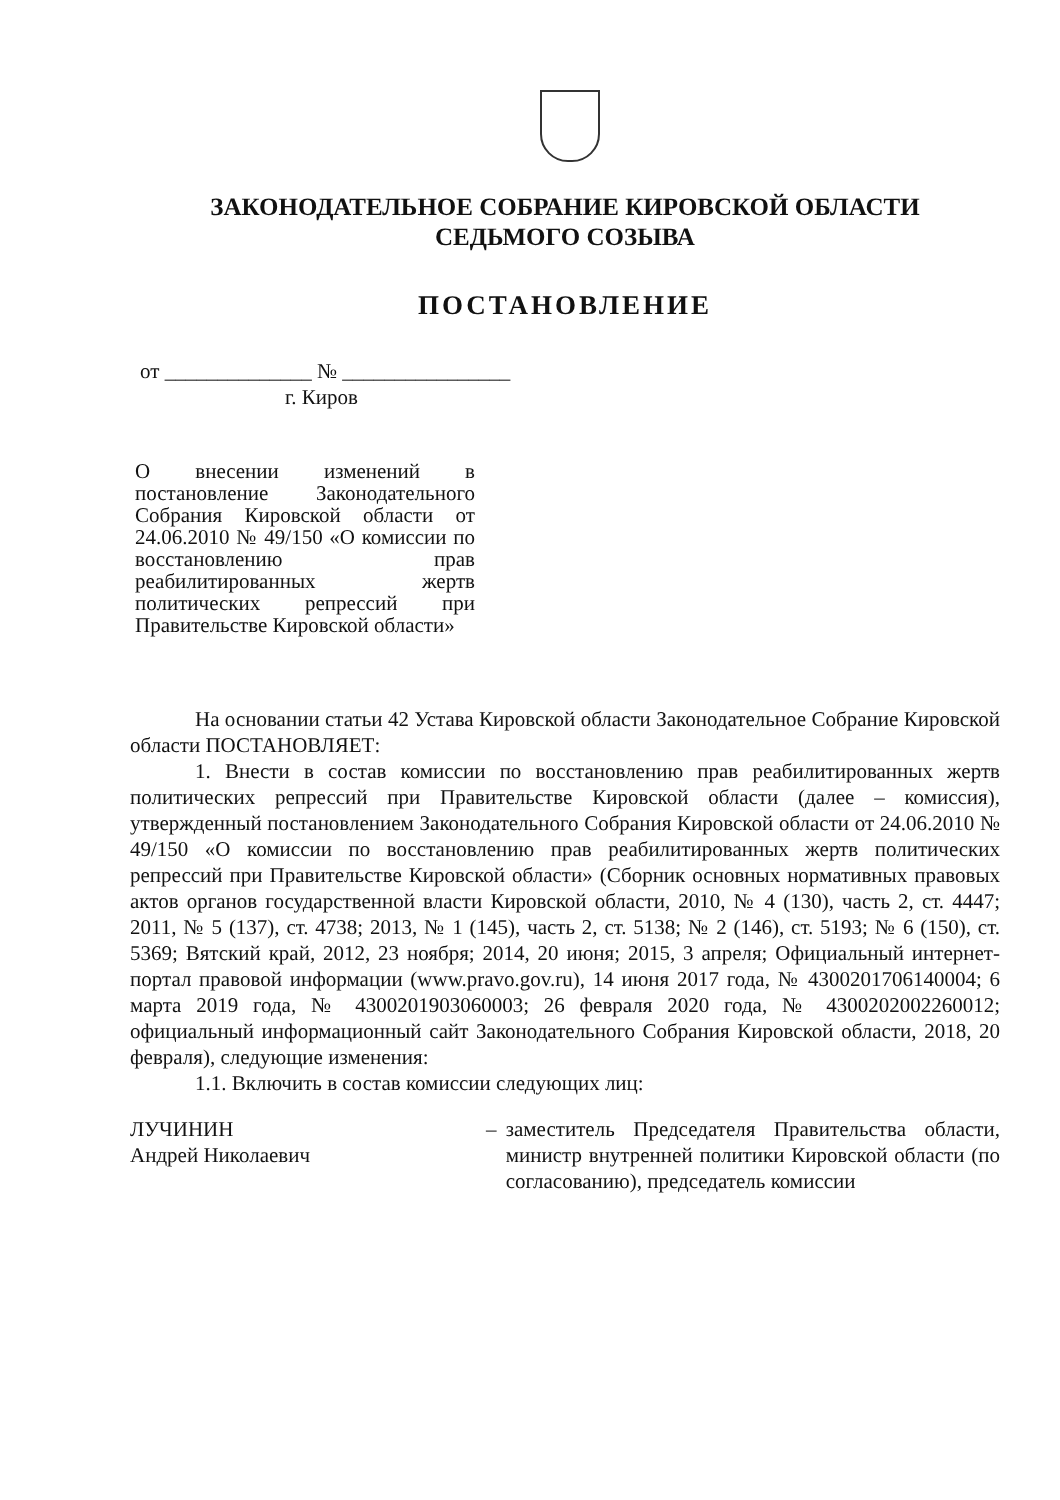ЗАКОНОДАТЕЛЬНОЕ СОБРАНИЕ КИРОВСКОЙ ОБЛАСТИ
СЕДЬМОГО СОЗЫВА
ПОСТАНОВЛЕНИЕ
от ______________ № ________________
г. Киров
О внесении изменений в постановление Законодательного Собрания Кировской области от 24.06.2010 № 49/150 «О комиссии по восстановлению прав реабилитированных жертв политических репрессий при Правительстве Кировской области»
На основании статьи 42 Устава Кировской области Законодательное Собрание Кировской области ПОСТАНОВЛЯЕТ:
1. Внести в состав комиссии по восстановлению прав реабилитированных жертв политических репрессий при Правительстве Кировской области (далее – комиссия), утвержденный постановлением Законодательного Собрания Кировской области от 24.06.2010 № 49/150 «О комиссии по восстановлению прав реабилитированных жертв политических репрессий при Правительстве Кировской области» (Сборник основных нормативных правовых актов органов государственной власти Кировской области, 2010, № 4 (130), часть 2, ст. 4447; 2011, № 5 (137), ст. 4738; 2013, № 1 (145), часть 2, ст. 5138; № 2 (146), ст. 5193; № 6 (150), ст. 5369; Вятский край, 2012, 23 ноября; 2014, 20 июня; 2015, 3 апреля; Официальный интернет-портал правовой информации (www.pravo.gov.ru), 14 июня 2017 года, № 4300201706140004; 6 марта 2019 года, № 4300201903060003; 26 февраля 2020 года, № 4300202002260012; официальный информационный сайт Законодательного Собрания Кировской области, 2018, 20 февраля), следующие изменения:
1.1. Включить в состав комиссии следующих лиц:
ЛУЧИНИН
Андрей Николаевич
– заместитель Председателя Правительства области, министр внутренней политики Кировской области (по согласованию), председатель комиссии